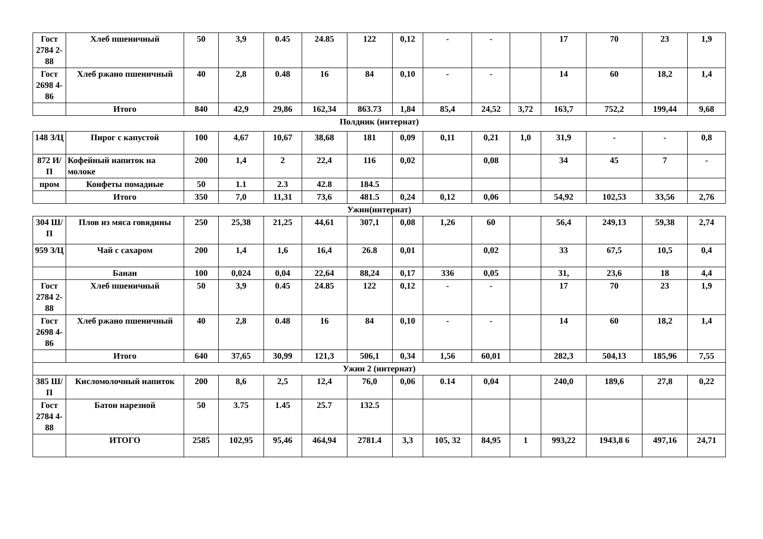| Гост 2784 2-88 | Хлеб пшеничный | 50 | 3,9 | 0.45 | 24.85 | 122 | 0,12 | - | - | | 17 | 70 | 23 | 1,9 |
| Гост 2698 4-86 | Хлеб ржано пшеничный | 40 | 2,8 | 0.48 | 16 | 84 | 0,10 | - | - | | 14 | 60 | 18,2 | 1,4 |
| | Итого | 840 | 42,9 | 29,86 | 162,34 | 863.73 | 1,84 | 85,4 | 24,52 | 3,72 | 163,7 | 752,2 | 199,44 | 9,68 |
| Полдник (интернат) | | | | | | | | | | | | | | |
| 148 З/Ц | Пирог с капустой | 100 | 4,67 | 10,67 | 38,68 | 181 | 0,09 | 0,11 | 0,21 | 1,0 | 31,9 | - | - | 0,8 |
| 872 И/П | Кофейный напиток на молоке | 200 | 1,4 | 2 | 22,4 | 116 | 0,02 | | 0,08 | | 34 | 45 | 7 | - |
| пром | Конфеты помадные | 50 | 1.1 | 2.3 | 42.8 | 184.5 | | | | | | | | |
| | Итого | 350 | 7,0 | 11,31 | 73,6 | 481.5 | 0,24 | 0,12 | 0,06 | | 54,92 | 102,53 | 33,56 | 2,76 |
| Ужин(интернат) | | | | | | | | | | | | | | |
| 304 Ш/П | Плов из мяса говядины | 250 | 25,38 | 21,25 | 44,61 | 307,1 | 0,08 | 1,26 | 60 | | 56,4 | 249,13 | 59,38 | 2,74 |
| 959 З/Ц | Чай с сахаром | 200 | 1,4 | 1,6 | 16,4 | 26.8 | 0,01 | | 0,02 | | 33 | 67,5 | 10,5 | 0,4 |
| | Банан | 100 | 0,024 | 0,04 | 22,64 | 88,24 | 0,17 | 336 | 0,05 | | 31, | 23,6 | 18 | 4,4 |
| Гост 2784 2-88 | Хлеб пшеничный | 50 | 3,9 | 0.45 | 24.85 | 122 | 0,12 | - | - | | 17 | 70 | 23 | 1,9 |
| Гост 2698 4-86 | Хлеб ржано пшеничный | 40 | 2,8 | 0.48 | 16 | 84 | 0,10 | - | - | | 14 | 60 | 18,2 | 1,4 |
| | Итого | 640 | 37,65 | 30,99 | 121,3 | 506,1 | 0,34 | 1,56 | 60,01 | | 282,3 | 504,13 | 185,96 | 7,55 |
| Ужин 2 (интернат) | | | | | | | | | | | | | | |
| 385 Ш/П | Кисломолочный напиток | 200 | 8,6 | 2,5 | 12,4 | 76,0 | 0,06 | 0.14 | 0,04 | | 240,0 | 189,6 | 27,8 | 0,22 |
| Гост 2784 4-88 | Батон нарезной | 50 | 3.75 | 1.45 | 25.7 | 132.5 | | | | | | | | |
| | ИТОГО | 2585 | 102,95 | 95,46 | 464,94 | 2781.4 | 3,3 | 105, 32 | 84,95 | 1 | 993,22 | 1943,8 6 | 497,16 | 24,71 |